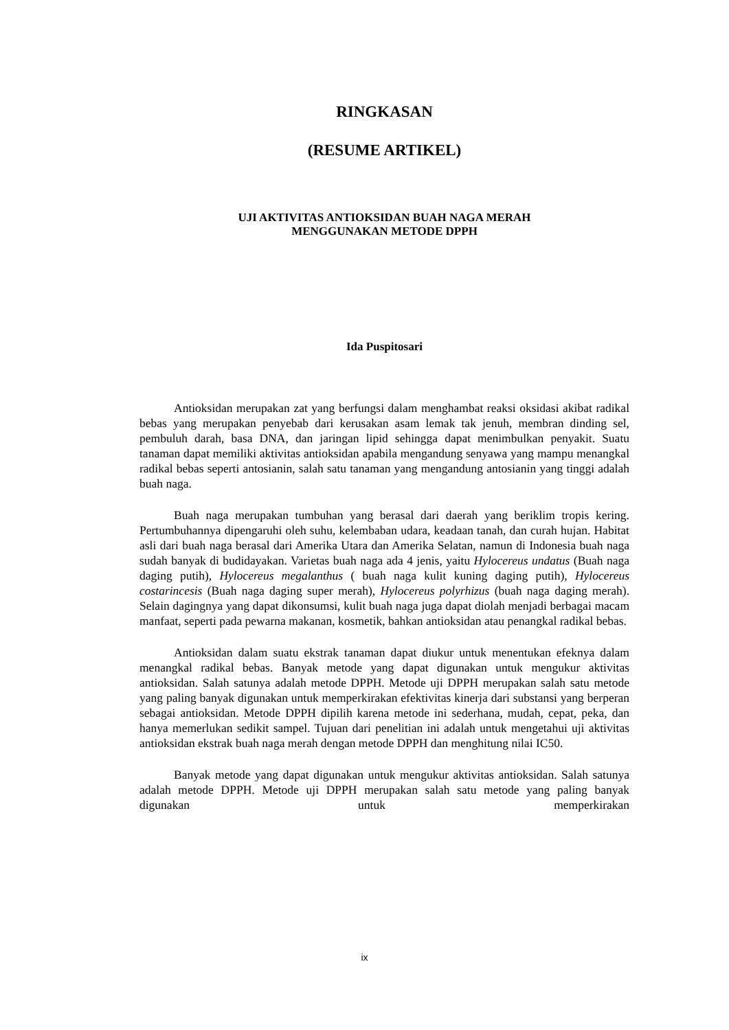RINGKASAN
(RESUME ARTIKEL)
UJI AKTIVITAS ANTIOKSIDAN BUAH NAGA MERAH
MENGGUNAKAN METODE DPPH
Ida Puspitosari
Antioksidan merupakan zat yang berfungsi dalam menghambat reaksi oksidasi akibat radikal bebas yang merupakan penyebab dari kerusakan asam lemak tak jenuh, membran dinding sel, pembuluh darah, basa DNA, dan jaringan lipid sehingga dapat menimbulkan penyakit. Suatu tanaman dapat memiliki aktivitas antioksidan apabila mengandung senyawa yang mampu menangkal radikal bebas seperti antosianin, salah satu tanaman yang mengandung antosianin yang tinggi adalah buah naga.
Buah naga merupakan tumbuhan yang berasal dari daerah yang beriklim tropis kering. Pertumbuhannya dipengaruhi oleh suhu, kelembaban udara, keadaan tanah, dan curah hujan. Habitat asli dari buah naga berasal dari Amerika Utara dan Amerika Selatan, namun di Indonesia buah naga sudah banyak di budidayakan. Varietas buah naga ada 4 jenis, yaitu Hylocereus undatus (Buah naga daging putih), Hylocereus megalanthus ( buah naga kulit kuning daging putih), Hylocereus costarincesis (Buah naga daging super merah), Hylocereus polyrhizus (buah naga daging merah). Selain dagingnya yang dapat dikonsumsi, kulit buah naga juga dapat diolah menjadi berbagai macam manfaat, seperti pada pewarna makanan, kosmetik, bahkan antioksidan atau penangkal radikal bebas.
Antioksidan dalam suatu ekstrak tanaman dapat diukur untuk menentukan efeknya dalam menangkal radikal bebas. Banyak metode yang dapat digunakan untuk mengukur aktivitas antioksidan. Salah satunya adalah metode DPPH. Metode uji DPPH merupakan salah satu metode yang paling banyak digunakan untuk memperkirakan efektivitas kinerja dari substansi yang berperan sebagai antioksidan. Metode DPPH dipilih karena metode ini sederhana, mudah, cepat, peka, dan hanya memerlukan sedikit sampel. Tujuan dari penelitian ini adalah untuk mengetahui uji aktivitas antioksidan ekstrak buah naga merah dengan metode DPPH dan menghitung nilai IC50.
Banyak metode yang dapat digunakan untuk mengukur aktivitas antioksidan. Salah satunya adalah metode DPPH. Metode uji DPPH merupakan salah satu metode yang paling banyak digunakan untuk memperkirakan
ix